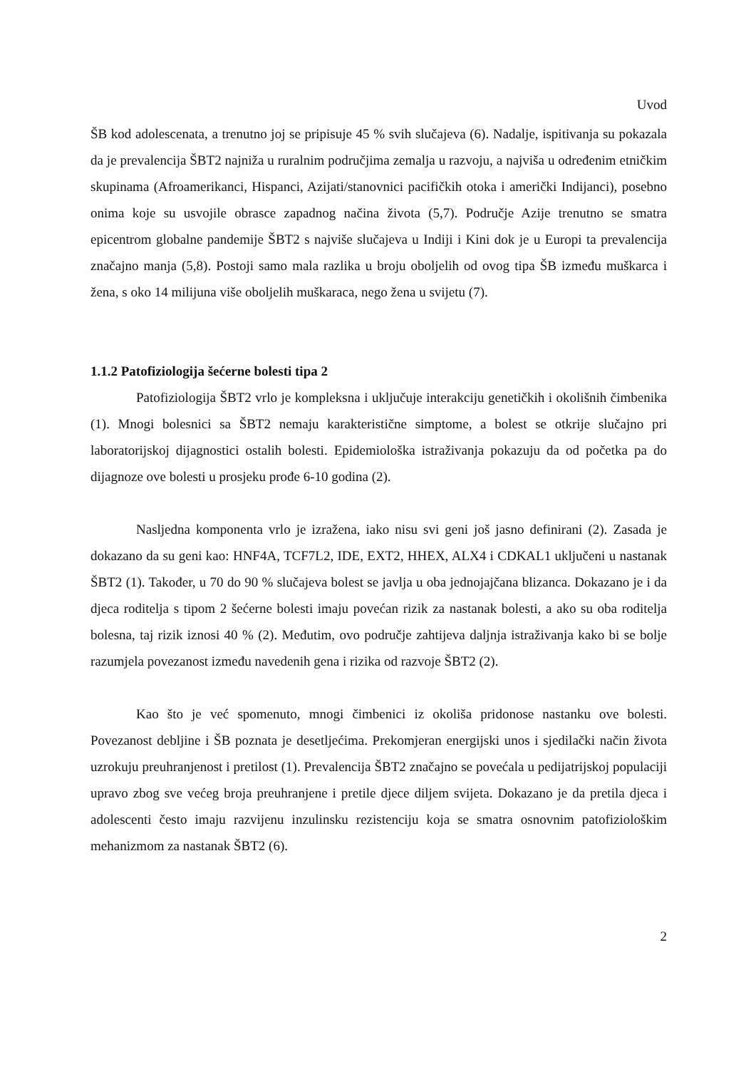Uvod
ŠB kod adolescenata, a trenutno joj se pripisuje 45 % svih slučajeva (6). Nadalje, ispitivanja su pokazala da je prevalencija ŠBT2 najniža u ruralnim područjima zemalja u razvoju, a najviša u određenim etničkim skupinama (Afroamerikanci, Hispanci, Azijati/stanovnici pacifičkih otoka i američki Indijanci), posebno onima koje su usvojile obrasce zapadnog načina života (5,7). Područje Azije trenutno se smatra epicentrom globalne pandemije ŠBT2 s najviše slučajeva u Indiji i Kini dok je u Europi ta prevalencija značajno manja (5,8). Postoji samo mala razlika u broju oboljelih od ovog tipa ŠB između muškarca i žena, s oko 14 milijuna više oboljelih muškaraca, nego žena u svijetu (7).
1.1.2 Patofiziologija šećerne bolesti tipa 2
Patofiziologija ŠBT2 vrlo je kompleksna i uključuje interakciju genetičkih i okolišnih čimbenika (1). Mnogi bolesnici sa ŠBT2 nemaju karakteristične simptome, a bolest se otkrije slučajno pri laboratorijskoj dijagnostici ostalih bolesti. Epidemiološka istraživanja pokazuju da od početka pa do dijagnoze ove bolesti u prosjeku prođe 6-10 godina (2).
Nasljedna komponenta vrlo je izražena, iako nisu svi geni još jasno definirani (2). Zasada je dokazano da su geni kao: HNF4A, TCF7L2, IDE, EXT2, HHEX, ALX4 i CDKAL1 uključeni u nastanak ŠBT2 (1). Također, u 70 do 90 % slučajeva bolest se javlja u oba jednojajčana blizanca. Dokazano je i da djeca roditelja s tipom 2 šećerne bolesti imaju povećan rizik za nastanak bolesti, a ako su oba roditelja bolesna, taj rizik iznosi 40 % (2). Međutim, ovo područje zahtijeva daljnja istraživanja kako bi se bolje razumjela povezanost između navedenih gena i rizika od razvoje ŠBT2 (2).
Kao što je već spomenuto, mnogi čimbenici iz okoliša pridonose nastanku ove bolesti. Povezanost debljine i ŠB poznata je desetljećima. Prekomjeran energijski unos i sjedilački način života uzrokuju preuhranjenost i pretilost (1). Prevalencija ŠBT2 značajno se povećala u pedijatrijskoj populaciji upravo zbog sve većeg broja preuhranjene i pretile djece diljem svijeta. Dokazano je da pretila djeca i adolescenti često imaju razvijenu inzulinsku rezistenciju koja se smatra osnovnim patofiziološkim mehanizmom za nastanak ŠBT2 (6).
2